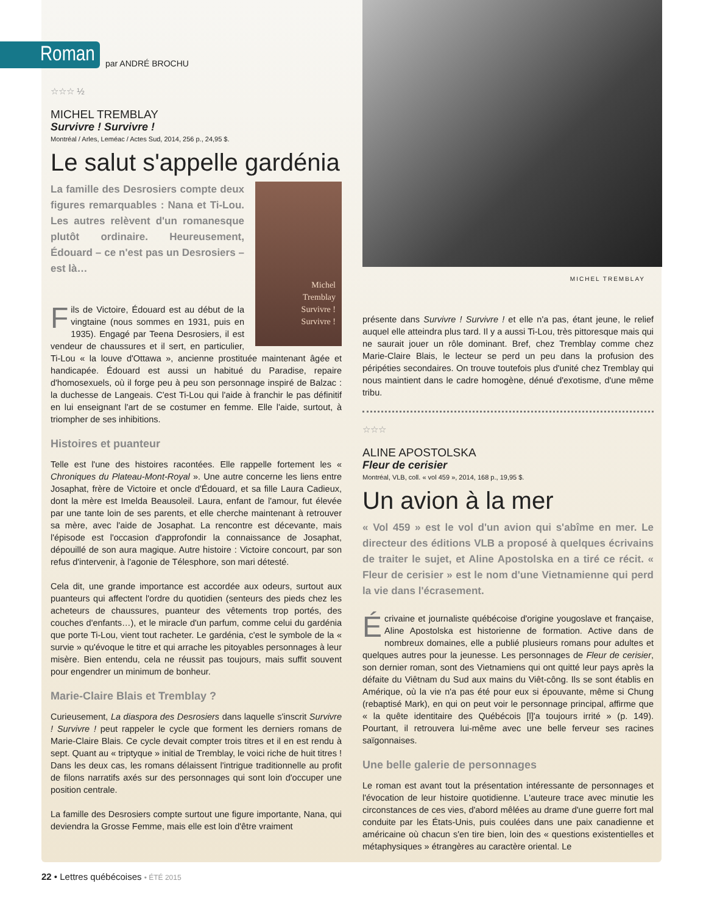Roman
par ANDRÉ BROCHU
☆☆☆ ½
MICHEL TREMBLAY
Survivre ! Survivre !
Montréal / Arles, Leméac / Actes Sud, 2014, 256 p., 24,95 $.
Le salut s'appelle gardénia
Michel
Tremblay
Survivre !
Survivre !
La famille des Desrosiers compte deux figures remarquables : Nana et Ti-Lou. Les autres relèvent d'un romanesque plutôt ordinaire. Heureusement, Édouard – ce n'est pas un Desrosiers – est là…
Fils de Victoire, Édouard est au début de la vingtaine (nous sommes en 1931, puis en 1935). Engagé par Teena Desrosiers, il est vendeur de chaussures et il sert, en particulier, Ti-Lou « la louve d'Ottawa », ancienne prostituée maintenant âgée et handicapée. Édouard est aussi un habitué du Paradise, repaire d'homosexuels, où il forge peu à peu son personnage inspiré de Balzac : la duchesse de Langeais. C'est Ti-Lou qui l'aide à franchir le pas définitif en lui enseignant l'art de se costumer en femme. Elle l'aide, surtout, à triompher de ses inhibitions.
Histoires et puanteur
Telle est l'une des histoires racontées. Elle rappelle fortement les « Chroniques du Plateau-Mont-Royal ». Une autre concerne les liens entre Josaphat, frère de Victoire et oncle d'Édouard, et sa fille Laura Cadieux, dont la mère est Imelda Beausoleil. Laura, enfant de l'amour, fut élevée par une tante loin de ses parents, et elle cherche maintenant à retrouver sa mère, avec l'aide de Josaphat. La rencontre est décevante, mais l'épisode est l'occasion d'approfondir la connaissance de Josaphat, dépouillé de son aura magique. Autre histoire : Victoire concourt, par son refus d'intervenir, à l'agonie de Télesphore, son mari détesté.
Cela dit, une grande importance est accordée aux odeurs, surtout aux puanteurs qui affectent l'ordre du quotidien (senteurs des pieds chez les acheteurs de chaussures, puanteur des vêtements trop portés, des couches d'enfants…), et le miracle d'un parfum, comme celui du gardénia que porte Ti-Lou, vient tout racheter. Le gardénia, c'est le symbole de la « survie » qu'évoque le titre et qui arrache les pitoyables personnages à leur misère. Bien entendu, cela ne réussit pas toujours, mais suffit souvent pour engendrer un minimum de bonheur.
Marie-Claire Blais et Tremblay ?
Curieusement, La diaspora des Desrosiers dans laquelle s'inscrit Survivre ! Survivre ! peut rappeler le cycle que forment les derniers romans de Marie-Claire Blais. Ce cycle devait compter trois titres et il en est rendu à sept. Quant au « triptyque » initial de Tremblay, le voici riche de huit titres ! Dans les deux cas, les romans délaissent l'intrigue traditionnelle au profit de filons narratifs axés sur des personnages qui sont loin d'occuper une position centrale.
La famille des Desrosiers compte surtout une figure importante, Nana, qui deviendra la Grosse Femme, mais elle est loin d'être vraiment
MICHEL TREMBLAY
présente dans Survivre ! Survivre ! et elle n'a pas, étant jeune, le relief auquel elle atteindra plus tard. Il y a aussi Ti-Lou, très pittoresque mais qui ne saurait jouer un rôle dominant. Bref, chez Tremblay comme chez Marie-Claire Blais, le lecteur se perd un peu dans la profusion des péripéties secondaires. On trouve toutefois plus d'unité chez Tremblay qui nous maintient dans le cadre homogène, dénué d'exotisme, d'une même tribu.
☆☆☆
ALINE APOSTOLSKA
Fleur de cerisier
Montréal, VLB, coll. « vol 459 », 2014, 168 p., 19,95 $.
Un avion à la mer
« Vol 459 » est le vol d'un avion qui s'abîme en mer. Le directeur des éditions VLB a proposé à quelques écrivains de traiter le sujet, et Aline Apostolska en a tiré ce récit. « Fleur de cerisier » est le nom d'une Vietnamienne qui perd la vie dans l'écrasement.
Écrivaine et journaliste québécoise d'origine yougoslave et française, Aline Apostolska est historienne de formation. Active dans de nombreux domaines, elle a publié plusieurs romans pour adultes et quelques autres pour la jeunesse. Les personnages de Fleur de cerisier, son dernier roman, sont des Vietnamiens qui ont quitté leur pays après la défaite du Viêtnam du Sud aux mains du Viêt-công. Ils se sont établis en Amérique, où la vie n'a pas été pour eux si épouvante, même si Chung (rebaptisé Mark), en qui on peut voir le personnage principal, affirme que « la quête identitaire des Québécois [l]'a toujours irrité » (p. 149). Pourtant, il retrouvera lui-même avec une belle ferveur ses racines saïgonnaises.
Une belle galerie de personnages
Le roman est avant tout la présentation intéressante de personnages et l'évocation de leur histoire quotidienne. L'auteure trace avec minutie les circonstances de ces vies, d'abord mêlées au drame d'une guerre fort mal conduite par les États-Unis, puis coulées dans une paix canadienne et américaine où chacun s'en tire bien, loin des « questions existentielles et métaphysiques » étrangères au caractère oriental. Le
22 • Lettres québécoises • ÉTÉ 2015